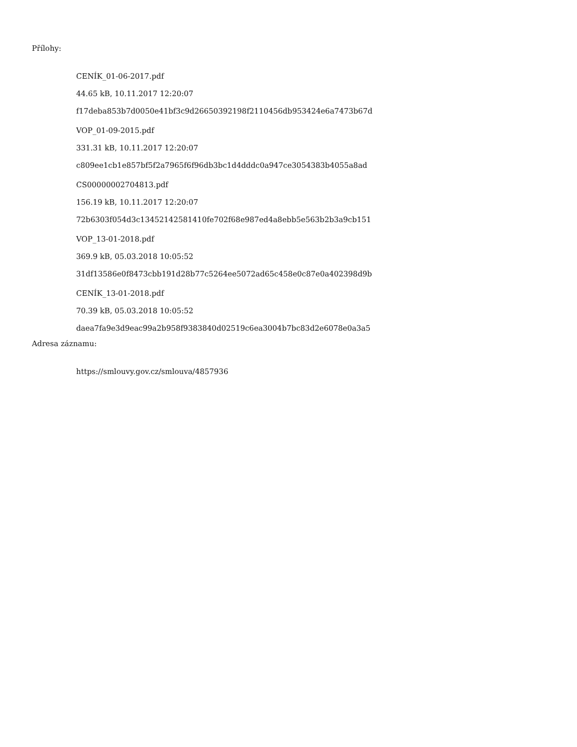Přílohy:
CENÍK_01-06-2017.pdf
44.65 kB, 10.11.2017 12:20:07
f17deba853b7d0050e41bf3c9d26650392198f2110456db953424e6a7473b67d
VOP_01-09-2015.pdf
331.31 kB, 10.11.2017 12:20:07
c809ee1cb1e857bf5f2a7965f6f96db3bc1d4dddc0a947ce3054383b4055a8ad
CS00000002704813.pdf
156.19 kB, 10.11.2017 12:20:07
72b6303f054d3c13452142581410fe702f68e987ed4a8ebb5e563b2b3a9cb151
VOP_13-01-2018.pdf
369.9 kB, 05.03.2018 10:05:52
31df13586e0f8473cbb191d28b77c5264ee5072ad65c458e0c87e0a402398d9b
CENÍK_13-01-2018.pdf
70.39 kB, 05.03.2018 10:05:52
daea7fa9e3d9eac99a2b958f9383840d02519c6ea3004b7bc83d2e6078e0a3a5
Adresa záznamu:
https://smlouvy.gov.cz/smlouva/4857936